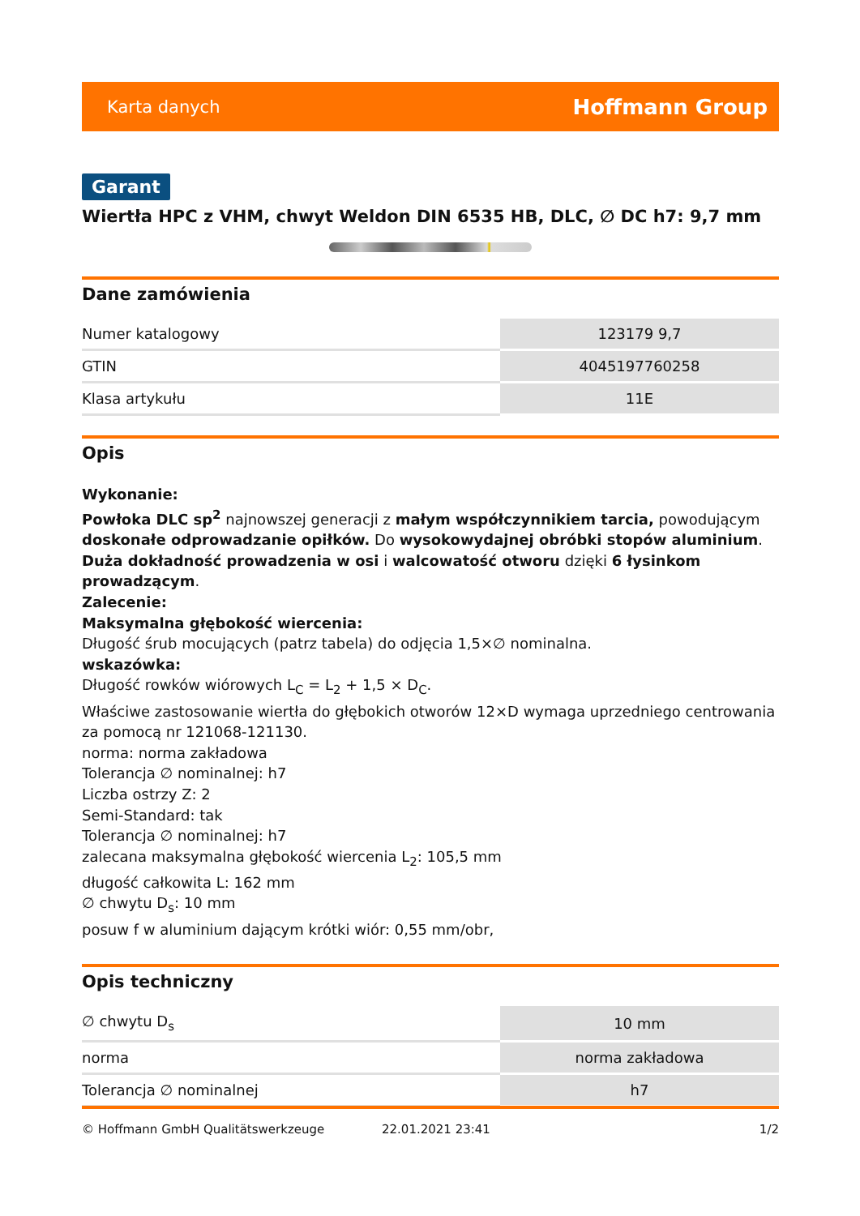Karta danych Hoffmann Group
Garant
Wiertła HPC z VHM, chwyt Weldon DIN 6535 HB, DLC, ∅ DC h7: 9,7 mm
Dane zamówienia
| Numer katalogowy | 123179 9,7 |
| GTIN | 4045197760258 |
| Klasa artykułu | 11E |
Opis
Wykonanie:
Powłoka DLC sp<sup>2</sup> najnowszej generacji z małym współczynnikiem tarcia, powodującym doskonałe odprowadzanie opiłków. Do wysokowydajnej obróbki stopów aluminium. Duża dokładność prowadzenia w osi i walcowatość otworu dzięki 6 łysinkom prowadzącym.
Zalecenie:
Maksymalna głębokość wiercenia:
Długość śrub mocujących (patrz tabela) do odjęcia 1,5×∅ nominalna.
wskazówka:
Długość rowków wiórowych L<sub>C</sub> = L<sub>2</sub> + 1,5 × D<sub>C</sub>.
Właściwe zastosowanie wiertła do głębokich otworów 12×D wymaga uprzedniego centrowania za pomocą nr 121068-121130.
norma: norma zakładowa
Tolerancja ∅ nominalnej: h7
Liczba ostrzy Z: 2
Semi-Standard: tak
Tolerancja ∅ nominalnej: h7
zalecana maksymalna głębokość wiercenia L<sub>2</sub>: 105,5 mm
długość całkowita L: 162 mm
∅ chwytu D<sub>s</sub>: 10 mm
posuw f w aluminium dającym krótki wiór: 0,55 mm/obr,
Opis techniczny
| ∅ chwytu D<sub>s</sub> | 10 mm |
| norma | norma zakładowa |
| Tolerancja ∅ nominalnej | h7 |
© Hoffmann GmbH Qualitätswerkzeuge 22.01.2021 23:41 1/2